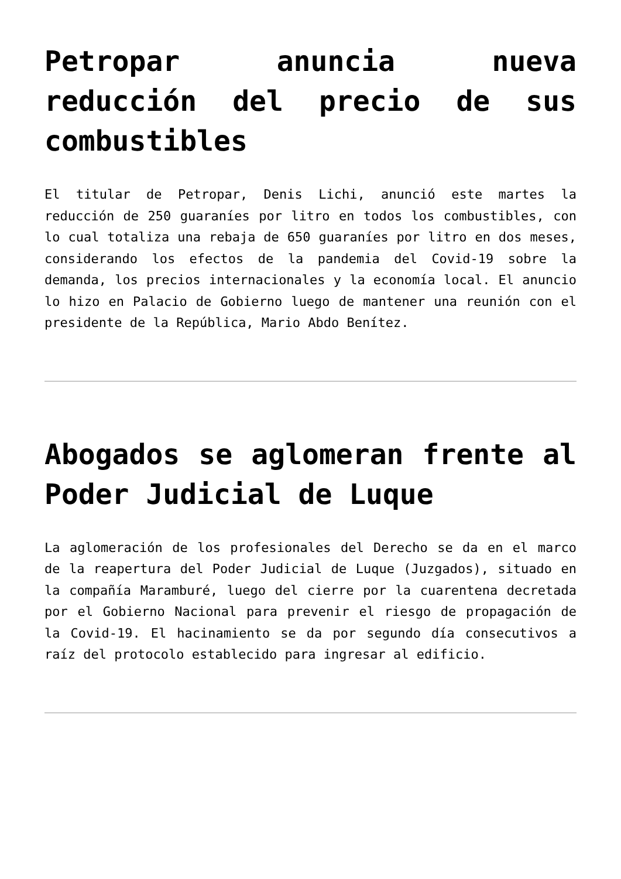Petropar anuncia nueva reducción del precio de sus combustibles
El titular de Petropar, Denis Lichi, anunció este martes la reducción de 250 guaraníes por litro en todos los combustibles, con lo cual totaliza una rebaja de 650 guaraníes por litro en dos meses, considerando los efectos de la pandemia del Covid-19 sobre la demanda, los precios internacionales y la economía local. El anuncio lo hizo en Palacio de Gobierno luego de mantener una reunión con el presidente de la República, Mario Abdo Benítez.
Abogados se aglomeran frente al Poder Judicial de Luque
La aglomeración de los profesionales del Derecho se da en el marco de la reapertura del Poder Judicial de Luque (Juzgados), situado en la compañía Maramburé, luego del cierre por la cuarentena decretada por el Gobierno Nacional para prevenir el riesgo de propagación de la Covid-19. El hacinamiento se da por segundo día consecutivos a raíz del protocolo establecido para ingresar al edificio.